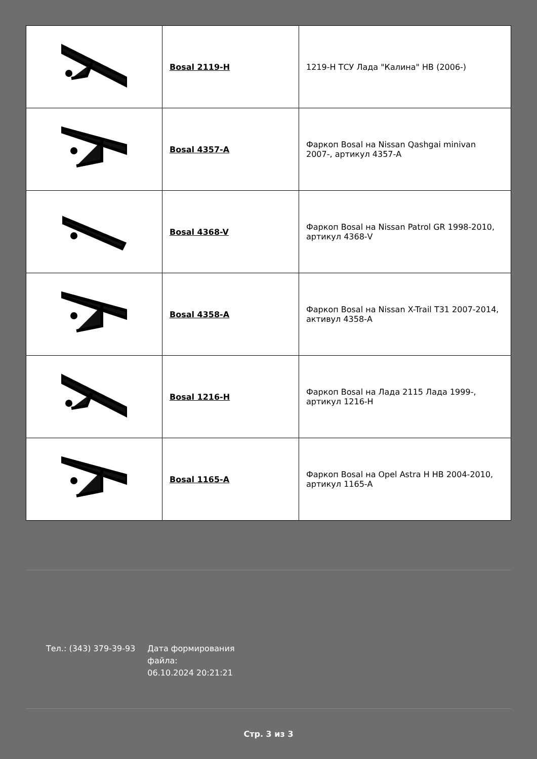| | Bosal 2119-H | 1219-H ТСУ Лада "Калина" HB (2006-) |
| | Bosal 4357-A | Фаркоп Bosal на Nissan Qashgai minivan 2007-, артикул 4357-A |
| | Bosal 4368-V | Фаркоп Bosal на Nissan Patrol GR 1998-2010, артикул 4368-V |
| | Bosal 4358-A | Фаркоп Bosal на Nissan X-Trail T31 2007-2014, активул 4358-A |
| | Bosal 1216-H | Фаркоп Bosal на Лада 2115 Лада 1999-, артикул 1216-H |
| | Bosal 1165-A | Фаркоп Bosal на Opel Astra H HB 2004-2010, артикул 1165-A |
Тел.: (343) 379-39-93 Дата формирования
файла:
06.10.2024 20:21:21
Стр. 3 из 3